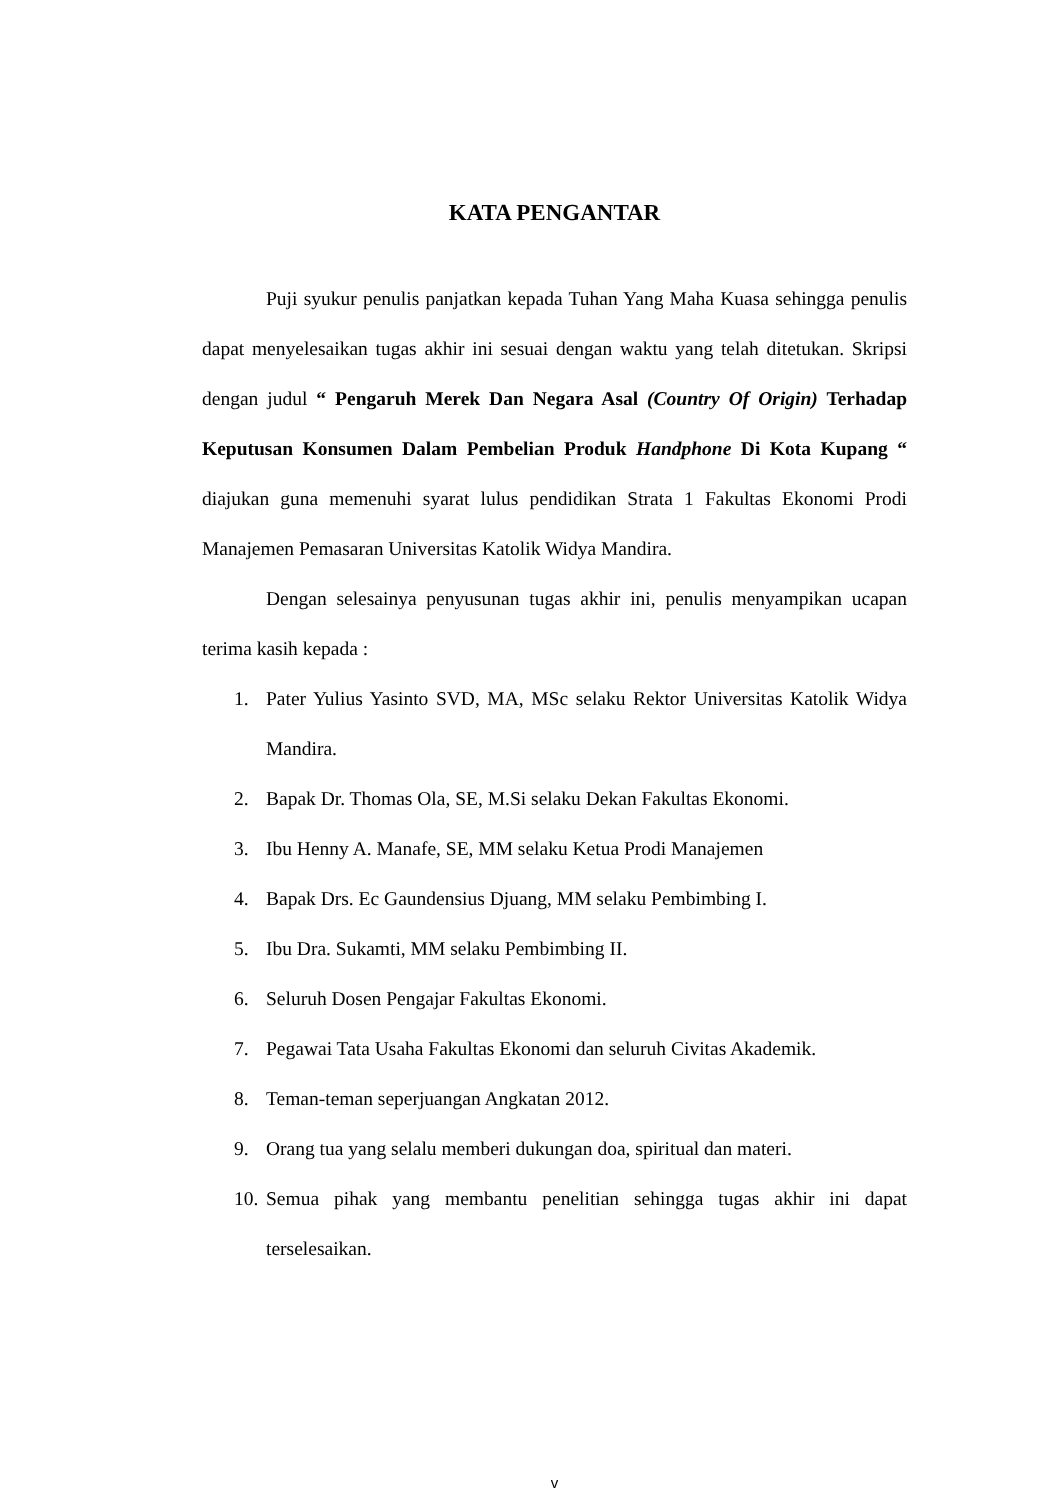KATA PENGANTAR
Puji syukur penulis panjatkan kepada Tuhan Yang Maha Kuasa sehingga penulis dapat menyelesaikan tugas akhir ini sesuai dengan waktu yang telah ditetukan. Skripsi dengan judul “ Pengaruh Merek Dan Negara Asal (Country Of Origin) Terhadap Keputusan Konsumen Dalam Pembelian Produk Handphone Di Kota Kupang “ diajukan guna memenuhi syarat lulus pendidikan Strata 1 Fakultas Ekonomi Prodi Manajemen Pemasaran Universitas Katolik Widya Mandira.
Dengan selesainya penyusunan tugas akhir ini, penulis menyampikan ucapan terima kasih kepada :
1. Pater Yulius Yasinto SVD, MA, MSc selaku Rektor Universitas Katolik Widya Mandira.
2. Bapak Dr. Thomas Ola, SE, M.Si selaku Dekan Fakultas Ekonomi.
3. Ibu Henny A. Manafe, SE, MM selaku Ketua Prodi Manajemen
4. Bapak Drs. Ec Gaundensius Djuang, MM selaku Pembimbing I.
5. Ibu Dra. Sukamti, MM selaku Pembimbing II.
6. Seluruh Dosen Pengajar Fakultas Ekonomi.
7. Pegawai Tata Usaha Fakultas Ekonomi dan seluruh Civitas Akademik.
8. Teman-teman seperjuangan Angkatan 2012.
9. Orang tua yang selalu memberi dukungan doa, spiritual dan materi.
10. Semua pihak yang membantu penelitian sehingga tugas akhir ini dapat terselesaikan.
v